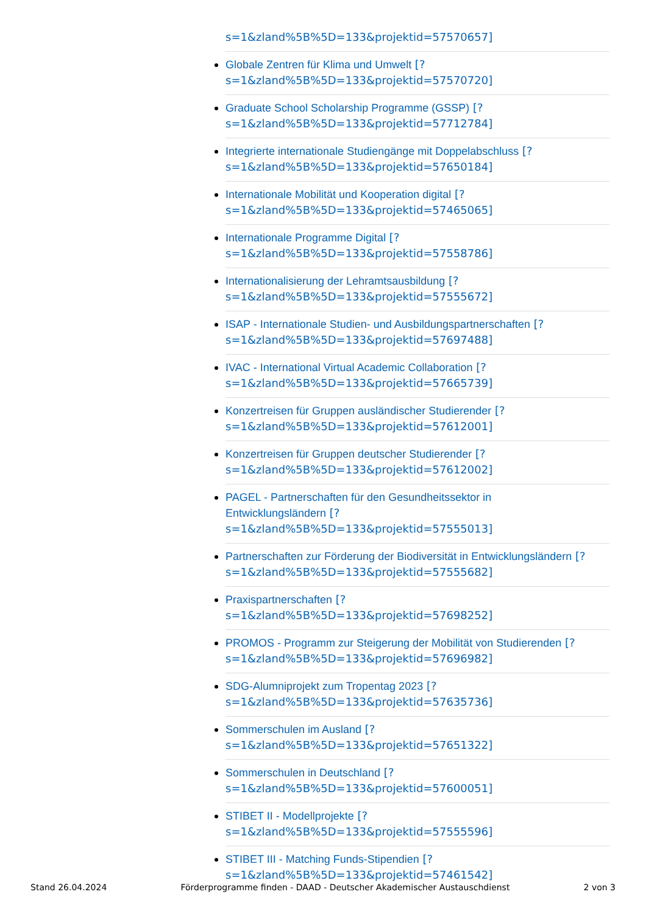s=1&zland%5B%5D=133&projektid=57570657]
Globale Zentren für Klima und Umwelt [?
s=1&zland%5B%5D=133&projektid=57570720]
Graduate School Scholarship Programme (GSSP) [?
s=1&zland%5B%5D=133&projektid=57712784]
Integrierte internationale Studiengänge mit Doppelabschluss [?
s=1&zland%5B%5D=133&projektid=57650184]
Internationale Mobilität und Kooperation digital [?
s=1&zland%5B%5D=133&projektid=57465065]
Internationale Programme Digital [?
s=1&zland%5B%5D=133&projektid=57558786]
Internationalisierung der Lehramtsausbildung [?
s=1&zland%5B%5D=133&projektid=57555672]
ISAP - Internationale Studien- und Ausbildungspartnerschaften [?
s=1&zland%5B%5D=133&projektid=57697488]
IVAC - International Virtual Academic Collaboration [?
s=1&zland%5B%5D=133&projektid=57665739]
Konzertreisen für Gruppen ausländischer Studierender [?
s=1&zland%5B%5D=133&projektid=57612001]
Konzertreisen für Gruppen deutscher Studierender [?
s=1&zland%5B%5D=133&projektid=57612002]
PAGEL - Partnerschaften für den Gesundheitssektor in
Entwicklungsländern [?
s=1&zland%5B%5D=133&projektid=57555013]
Partnerschaften zur Förderung der Biodiversität in Entwicklungsländern [?
s=1&zland%5B%5D=133&projektid=57555682]
Praxispartnerschaften [?
s=1&zland%5B%5D=133&projektid=57698252]
PROMOS - Programm zur Steigerung der Mobilität von Studierenden [?
s=1&zland%5B%5D=133&projektid=57696982]
SDG-Alumniprojekt zum Tropentag 2023 [?
s=1&zland%5B%5D=133&projektid=57635736]
Sommerschulen im Ausland [?
s=1&zland%5B%5D=133&projektid=57651322]
Sommerschulen in Deutschland [?
s=1&zland%5B%5D=133&projektid=57600051]
STIBET II - Modellprojekte [?
s=1&zland%5B%5D=133&projektid=57555596]
STIBET III - Matching Funds-Stipendien [?
s=1&zland%5B%5D=133&projektid=57461542]
Stand 26.04.2024 Förderprogramme finden - DAAD - Deutscher Akademischer Austauschdienst 2 von 3